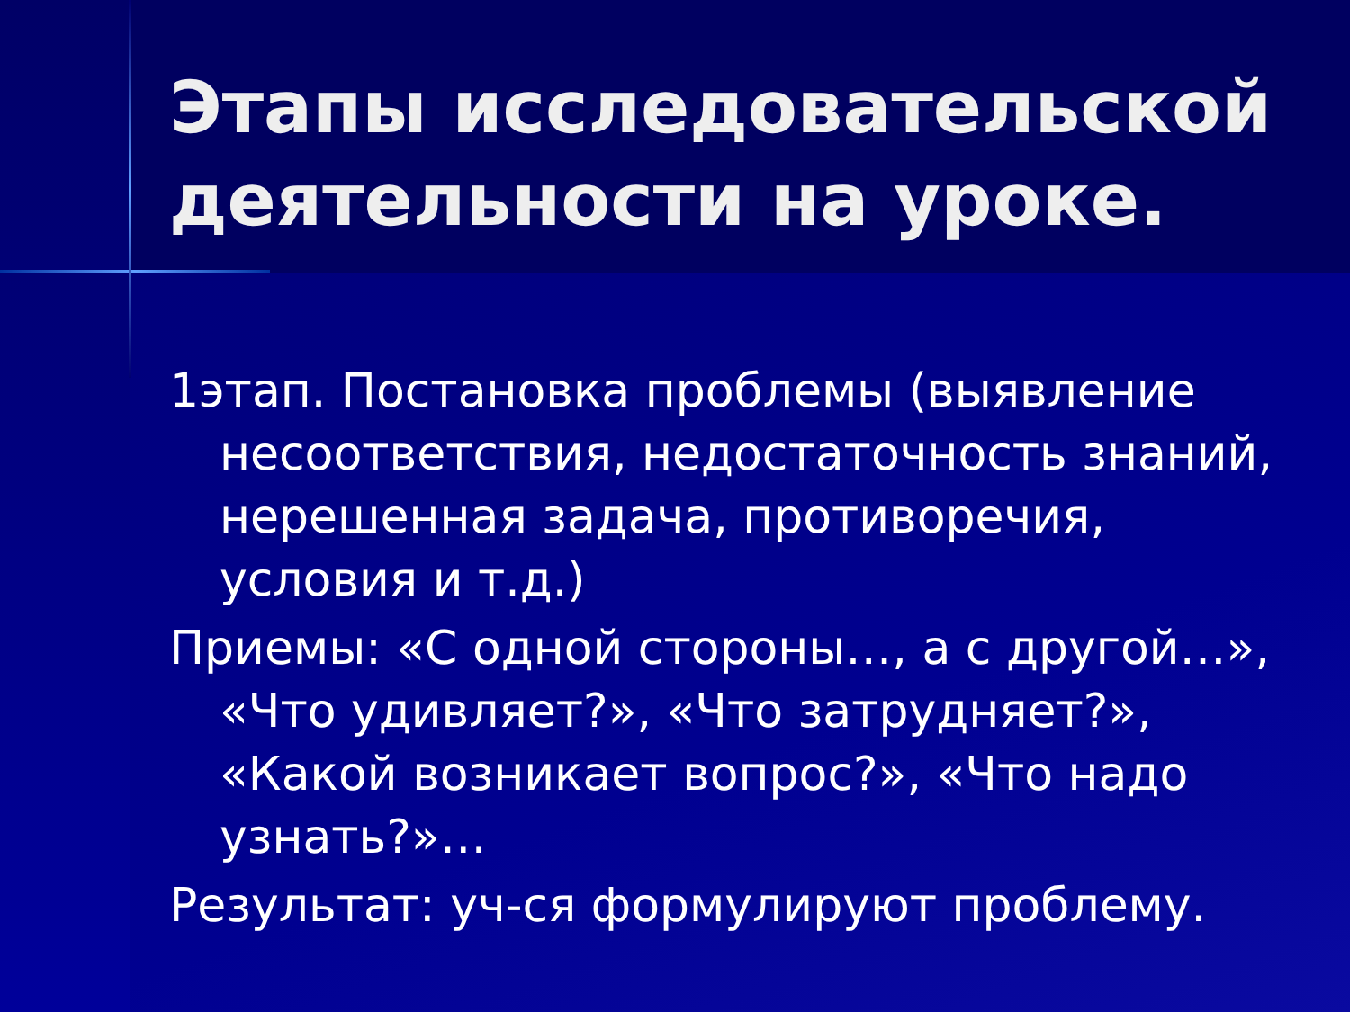Этапы исследовательской деятельности на уроке.
1этап. Постановка проблемы (выявление несоответствия, недостаточность знаний, нерешенная задача, противоречия, условия и т.д.)
Приемы: «С одной стороны…, а с другой…», «Что удивляет?», «Что затрудняет?», «Какой возникает вопрос?», «Что надо узнать?»…
Результат: уч-ся формулируют проблему.